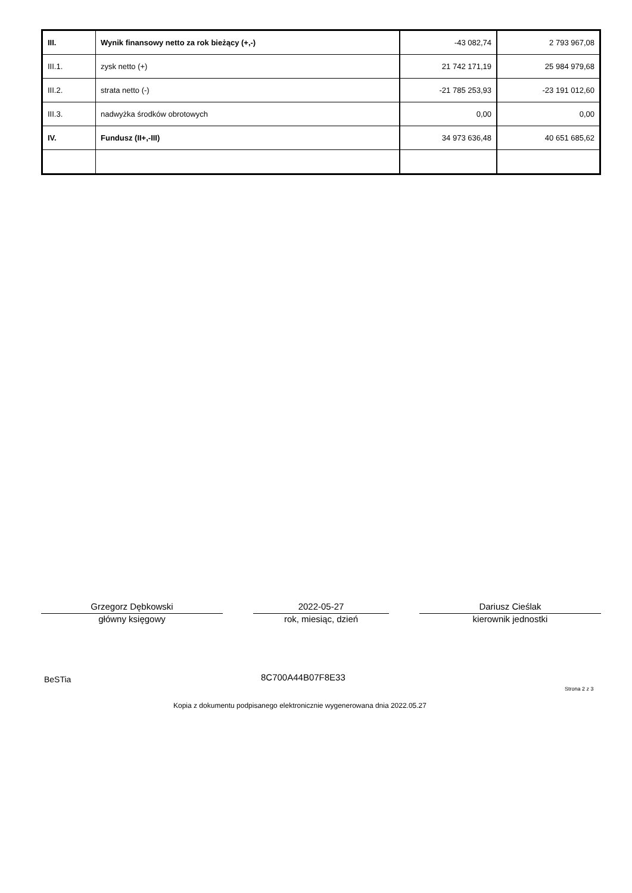| III. | Wynik finansowy netto za rok bieżący (+,-) | -43 082,74 | 2 793 967,08 |
| III.1. | zysk netto (+) | 21 742 171,19 | 25 984 979,68 |
| III.2. | strata netto (-) | -21 785 253,93 | -23 191 012,60 |
| III.3. | nadwyżka środków obrotowych | 0,00 | 0,00 |
| IV. | Fundusz (II+,-III) | 34 973 636,48 | 40 651 685,62 |
Grzegorz Dębkowski
główny księgowy
2022-05-27
rok, miesiąc, dzień
Dariusz Cieślak
kierownik jednostki
BeSTia 8C700A44B07F8E33
Strona 2 z 3
Kopia z dokumentu podpisanego elektronicznie wygenerowana dnia 2022.05.27